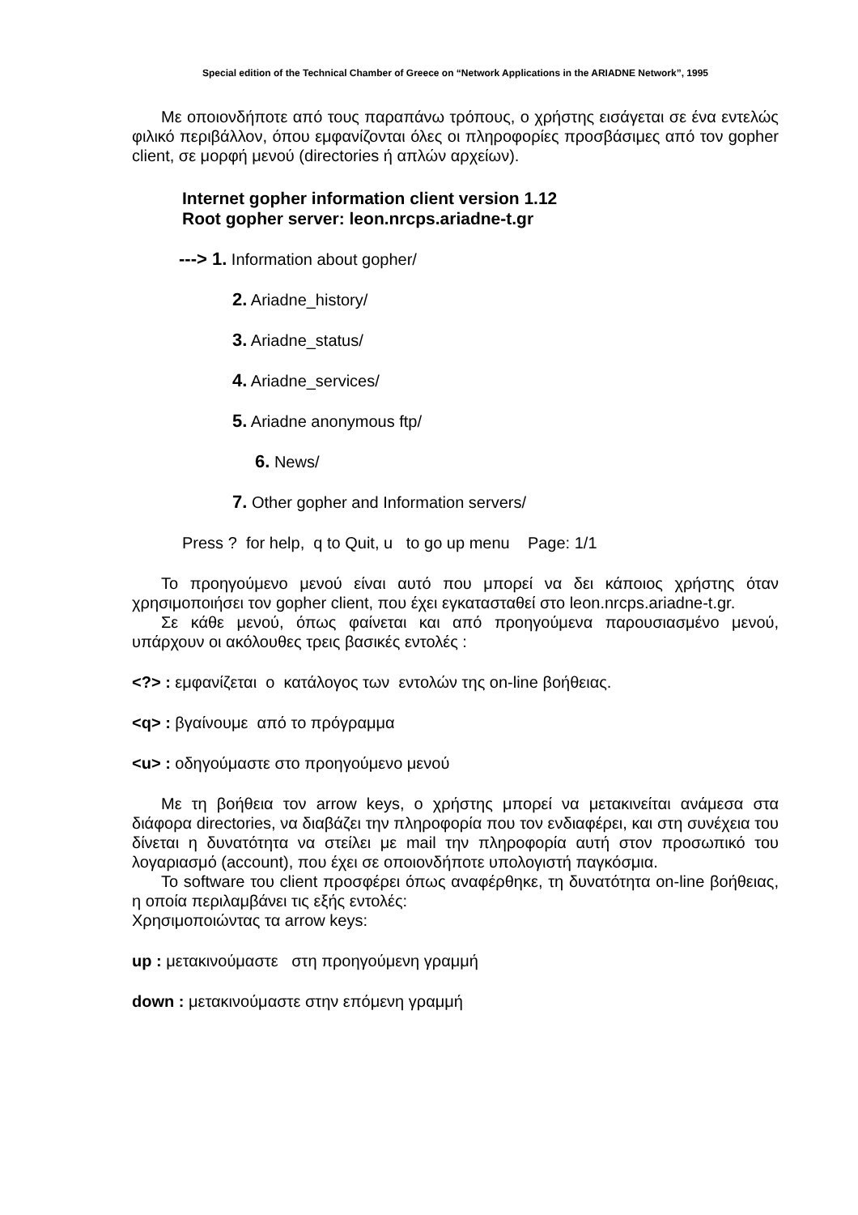Special edition of the Technical Chamber of Greece on “Network Applications in the ARIADNE Network”, 1995
Με οποιονδήποτε από τους παραπάνω τρόπους, ο χρήστης εισάγεται σε ένα εντελώς φιλικό περιβάλλον, όπου εμφανίζονται όλες οι πληροφορίες προσβάσιμες από τον gopher client, σε μορφή μενού (directories ή απλών αρχείων).
Internet gopher information client version 1.12
Root gopher server: leon.nrcps.ariadne-t.gr
---> 1. Information about gopher/
2. Ariadne_history/
3. Ariadne_status/
4. Ariadne_services/
5. Ariadne anonymous ftp/
6. News/
7. Other gopher and Information servers/
Press ? for help, q to Quit, u to go up menu Page: 1/1
Το προηγούμενο μενού είναι αυτό που μπορεί να δει κάποιος χρήστης όταν χρησιμοποιήσει τον gopher client, που έχει εγκατασταθεί στο leon.nrcps.ariadne-t.gr.
Σε κάθε μενού, όπως φαίνεται και από προηγούμενα παρουσιασμένο μενού, υπάρχουν οι ακόλουθες τρεις βασικές εντολές :
<?> : εμφανίζεται ο κατάλογος των εντολών της on-line βοήθειας.
<q> : βγαίνουμε από το πρόγραμμα
<u> : οδηγούμαστε στο προηγούμενο μενού
Με τη βοήθεια τον arrow keys, ο χρήστης μπορεί να μετακινείται ανάμεσα στα διάφορα directories, να διαβάζει την πληροφορία που τον ενδιαφέρει, και στη συνέχεια του δίνεται η δυνατότητα να στείλει με mail την πληροφορία αυτή στον προσωπικό του λογαριασμό (account), που έχει σε οποιονδήποτε υπολογιστή παγκόσμια.
Το software του client προσφέρει όπως αναφέρθηκε, τη δυνατότητα on-line βοήθειας, η οποία περιλαμβάνει τις εξής εντολές:
Χρησιμοποιώντας τα arrow keys:
up : μετακινούμαστε στη προηγούμενη γραμμή
down : μετακινούμαστε στην επόμενη γραμμή